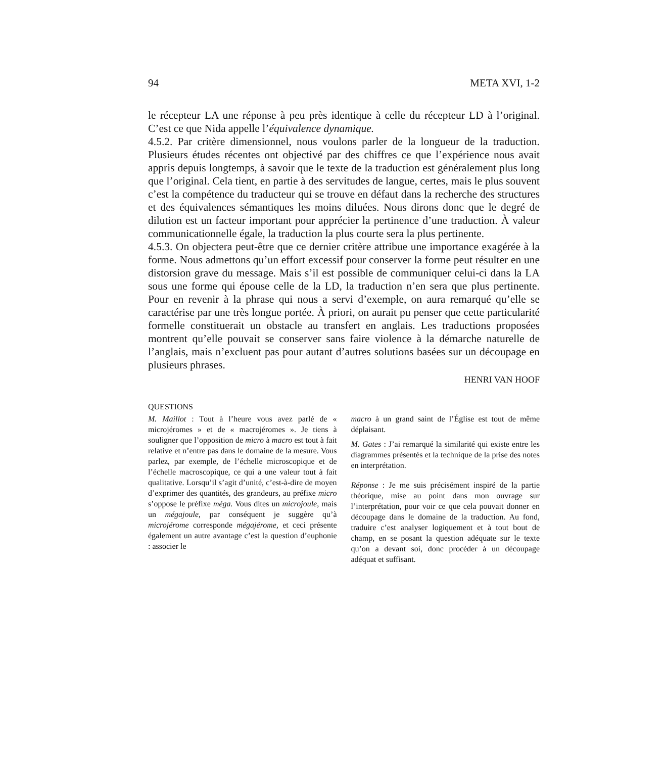94 META XVI, 1-2
le récepteur LA une réponse à peu près identique à celle du récepteur LD à l’original. C’est ce que Nida appelle l’équivalence dynamique.
4.5.2. Par critère dimensionnel, nous voulons parler de la longueur de la traduction. Plusieurs études récentes ont objectivé par des chiffres ce que l’expérience nous avait appris depuis longtemps, à savoir que le texte de la traduction est généralement plus long que l’original. Cela tient, en partie à des servitudes de langue, certes, mais le plus souvent c’est la compétence du traducteur qui se trouve en défaut dans la recherche des structures et des équivalences sémantiques les moins diluées. Nous dirons donc que le degré de dilution est un facteur important pour apprécier la pertinence d’une traduction. À valeur communicationnelle égale, la traduction la plus courte sera la plus pertinente.
4.5.3. On objectera peut-être que ce dernier critère attribue une importance exagérée à la forme. Nous admettons qu’un effort excessif pour conserver la forme peut résulter en une distorsion grave du message. Mais s’il est possible de communiquer celui-ci dans la LA sous une forme qui épouse celle de la LD, la traduction n’en sera que plus pertinente. Pour en revenir à la phrase qui nous a servi d’exemple, on aura remarqué qu’elle se caractérise par une très longue portée. À priori, on aurait pu penser que cette particularité formelle constituerait un obstacle au transfert en anglais. Les traductions proposées montrent qu’elle pouvait se conserver sans faire violence à la démarche naturelle de l’anglais, mais n’excluent pas pour autant d’autres solutions basées sur un découpage en plusieurs phrases.
HENRI VAN HOOF
QUESTIONS
M. Maillot : Tout à l’heure vous avez parlé de « microjéromes » et de « macrojéromes ». Je tiens à souligner que l’opposition de micro à macro est tout à fait relative et n’entre pas dans le domaine de la mesure. Vous parlez, par exemple, de l’échelle microscopique et de l’échelle macroscopique, ce qui a une valeur tout à fait qualitative. Lorsqu’il s’agit d’unité, c’est-à-dire de moyen d’exprimer des quantités, des grandeurs, au préfixe micro s’oppose le préfixe méga. Vous dites un microjoule, mais un mégajoule, par conséquent je suggère qu’à microjérome corresponde mégajérome, et ceci présente également un autre avantage c’est la question d’euphonie : associer le
macro à un grand saint de l’Église est tout de même déplaisant.
M. Gates : J’ai remarqué la similarité qui existe entre les diagrammes présentés et la technique de la prise des notes en interprétation.
Réponse : Je me suis précisément inspiré de la partie théorique, mise au point dans mon ouvrage sur l’interprétation, pour voir ce que cela pouvait donner en découpage dans le domaine de la traduction. Au fond, traduire c’est analyser logiquement et à tout bout de champ, en se posant la question adéquate sur le texte qu’on a devant soi, donc procéder à un découpage adéquat et suffisant.